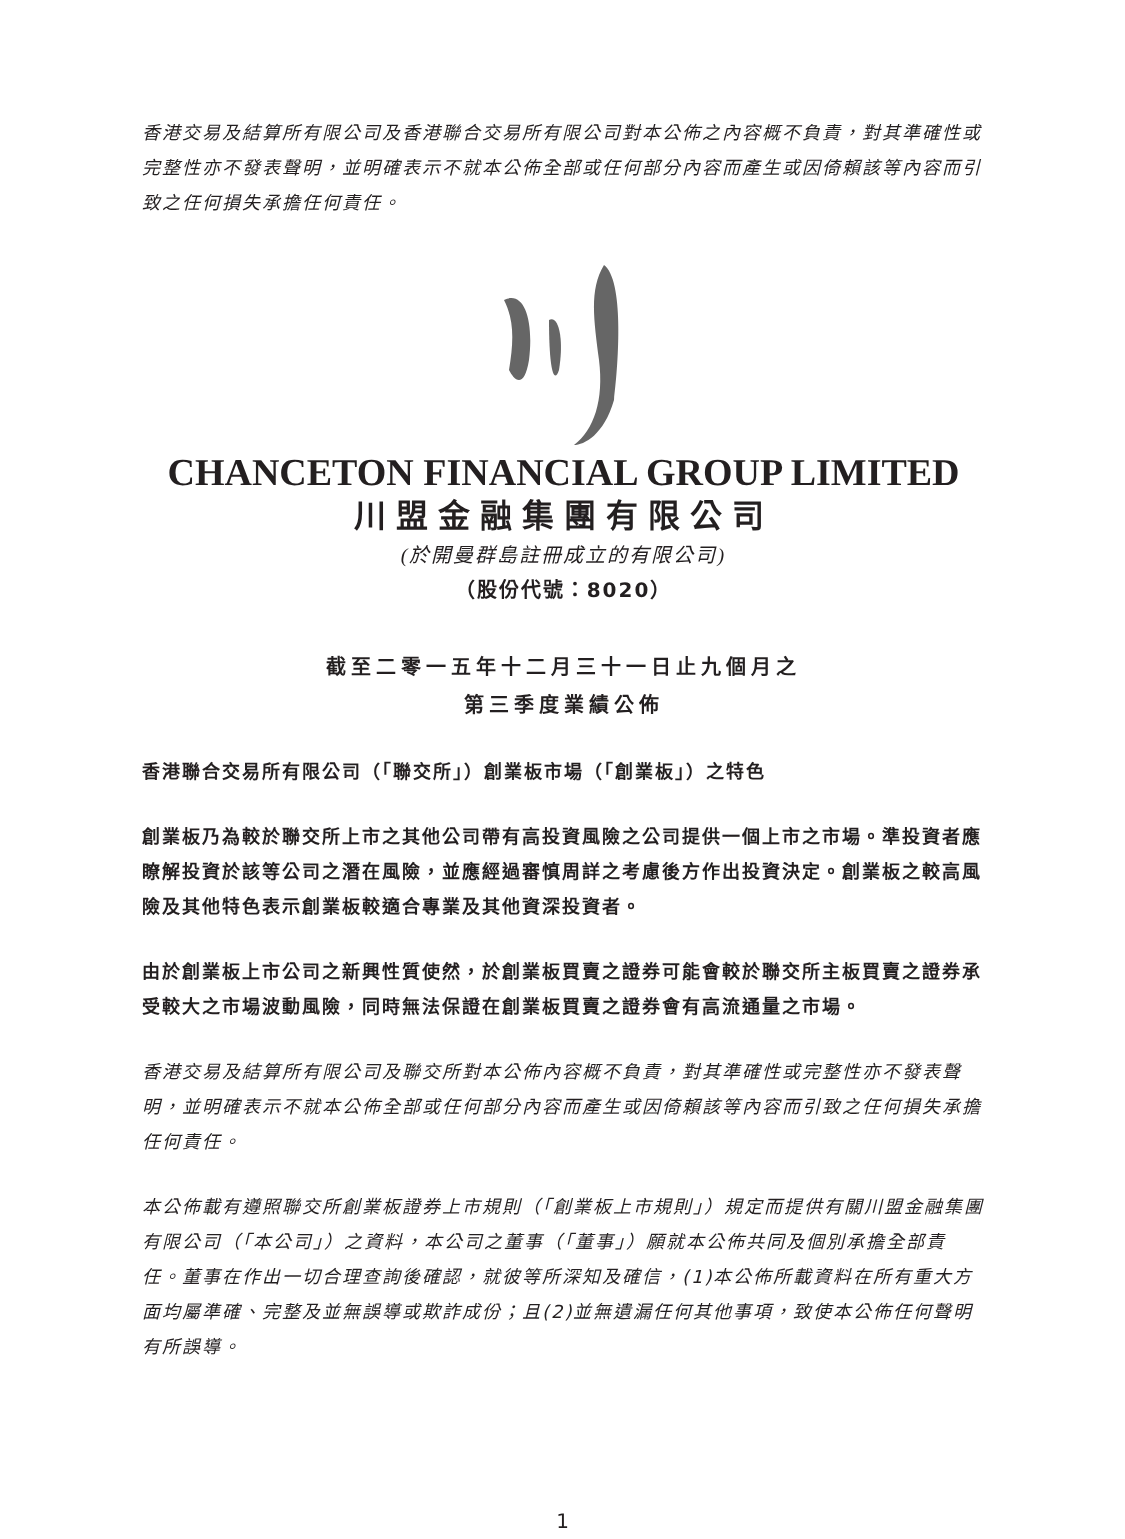香港交易及結算所有限公司及香港聯合交易所有限公司對本公佈之內容概不負責，對其準確性或完整性亦不發表聲明，並明確表示不就本公佈全部或任何部分內容而產生或因倚賴該等內容而引致之任何損失承擔任何責任。
CHANCETON FINANCIAL GROUP LIMITED
川盟金融集團有限公司
(於開曼群島註冊成立的有限公司)
（股份代號：8020）
截至二零一五年十二月三十一日止九個月之
第三季度業績公佈
香港聯合交易所有限公司（「聯交所」）創業板市場（「創業板」）之特色
創業板乃為較於聯交所上市之其他公司帶有高投資風險之公司提供一個上市之市場。準投資者應瞭解投資於該等公司之潛在風險，並應經過審慎周詳之考慮後方作出投資決定。創業板之較高風險及其他特色表示創業板較適合專業及其他資深投資者。
由於創業板上市公司之新興性質使然，於創業板買賣之證券可能會較於聯交所主板買賣之證券承受較大之市場波動風險，同時無法保證在創業板買賣之證券會有高流通量之市場。
香港交易及結算所有限公司及聯交所對本公佈內容概不負責，對其準確性或完整性亦不發表聲明，並明確表示不就本公佈全部或任何部分內容而產生或因倚賴該等內容而引致之任何損失承擔任何責任。
本公佈載有遵照聯交所創業板證券上市規則（「創業板上市規則」）規定而提供有關川盟金融集團有限公司（「本公司」）之資料，本公司之董事（「董事」）願就本公佈共同及個別承擔全部責任。董事在作出一切合理查詢後確認，就彼等所深知及確信，(1)本公佈所載資料在所有重大方面均屬準確、完整及並無誤導或欺詐成份；且(2)並無遺漏任何其他事項，致使本公佈任何聲明有所誤導。
1